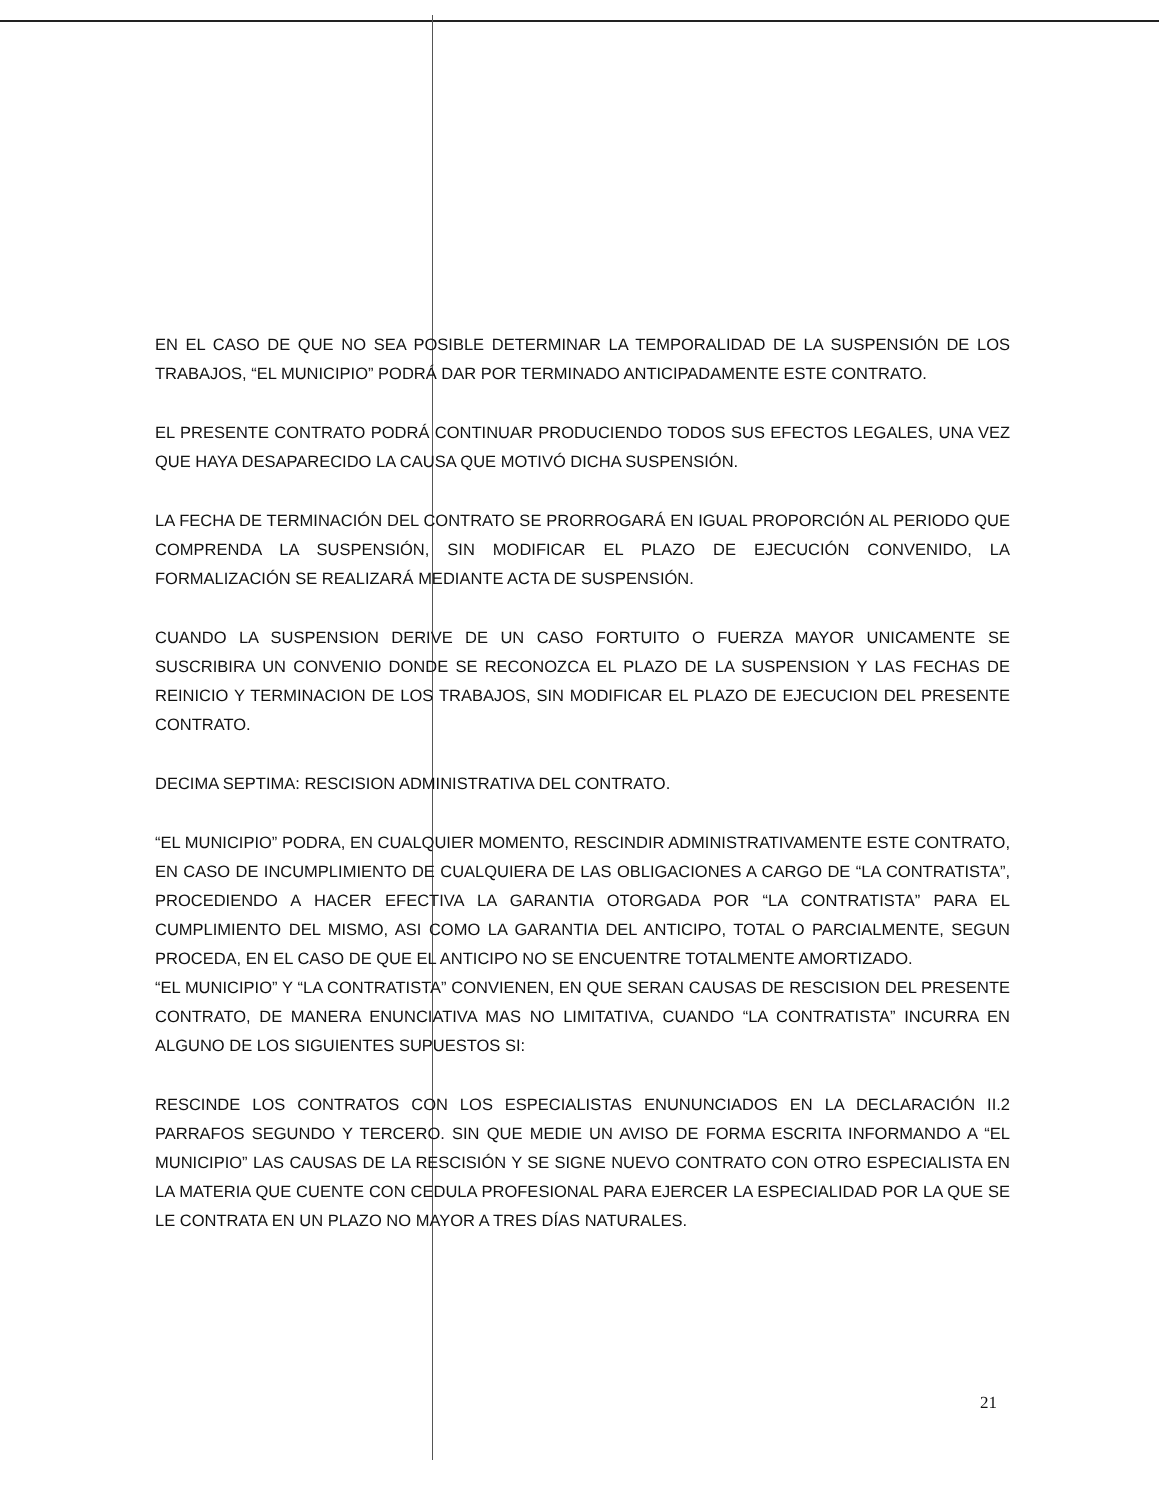EN EL CASO DE QUE NO SEA POSIBLE DETERMINAR LA TEMPORALIDAD DE LA SUSPENSIÓN DE LOS TRABAJOS, “EL MUNICIPIO” PODRÁ DAR POR TERMINADO ANTICIPADAMENTE ESTE CONTRATO.
EL PRESENTE CONTRATO PODRÁ CONTINUAR PRODUCIENDO TODOS SUS EFECTOS LEGALES, UNA VEZ QUE HAYA DESAPARECIDO LA CAUSA QUE MOTIVÓ DICHA SUSPENSIÓN.
LA FECHA DE TERMINACIÓN DEL CONTRATO SE PRORROGARÁ EN IGUAL PROPORCIÓN AL PERIODO QUE COMPRENDA LA SUSPENSIÓN, SIN MODIFICAR EL PLAZO DE EJECUCIÓN CONVENIDO, LA FORMALIZACIÓN SE REALIZARÁ MEDIANTE ACTA DE SUSPENSIÓN.
CUANDO LA SUSPENSION DERIVE DE UN CASO FORTUITO O FUERZA MAYOR UNICAMENTE SE SUSCRIBIRA UN CONVENIO DONDE SE RECONOZCA EL PLAZO DE LA SUSPENSION Y LAS FECHAS DE REINICIO Y TERMINACION DE LOS TRABAJOS, SIN MODIFICAR EL PLAZO DE EJECUCION DEL PRESENTE CONTRATO.
DECIMA SEPTIMA: RESCISION ADMINISTRATIVA DEL CONTRATO.
“EL MUNICIPIO” PODRA, EN CUALQUIER MOMENTO, RESCINDIR ADMINISTRATIVAMENTE ESTE CONTRATO, EN CASO DE INCUMPLIMIENTO DE CUALQUIERA DE LAS OBLIGACIONES A CARGO DE “LA CONTRATISTA”, PROCEDIENDO A HACER EFECTIVA LA GARANTIA OTORGADA POR “LA CONTRATISTA” PARA EL CUMPLIMIENTO DEL MISMO, ASI COMO LA GARANTIA DEL ANTICIPO, TOTAL O PARCIALMENTE, SEGUN PROCEDA, EN EL CASO DE QUE EL ANTICIPO NO SE ENCUENTRE TOTALMENTE AMORTIZADO.
“EL MUNICIPIO” Y “LA CONTRATISTA” CONVIENEN, EN QUE SERAN CAUSAS DE RESCISION DEL PRESENTE CONTRATO, DE MANERA ENUNCIATIVA MAS NO LIMITATIVA, CUANDO “LA CONTRATISTA” INCURRA EN ALGUNO DE LOS SIGUIENTES SUPUESTOS SI:
RESCINDE LOS CONTRATOS CON LOS ESPECIALISTAS ENUNUNCIADOS EN LA DECLARACIÓN II.2 PARRAFOS SEGUNDO Y TERCERO. SIN QUE MEDIE UN AVISO DE FORMA ESCRITA INFORMANDO A “EL MUNICIPIO” LAS CAUSAS DE LA RESCISIÓN Y SE SIGNE NUEVO CONTRATO CON OTRO ESPECIALISTA EN LA MATERIA QUE CUENTE CON CEDULA PROFESIONAL PARA EJERCER LA ESPECIALIDAD POR LA QUE SE LE CONTRATA EN UN PLAZO NO MAYOR A TRES DÍAS NATURALES.
21